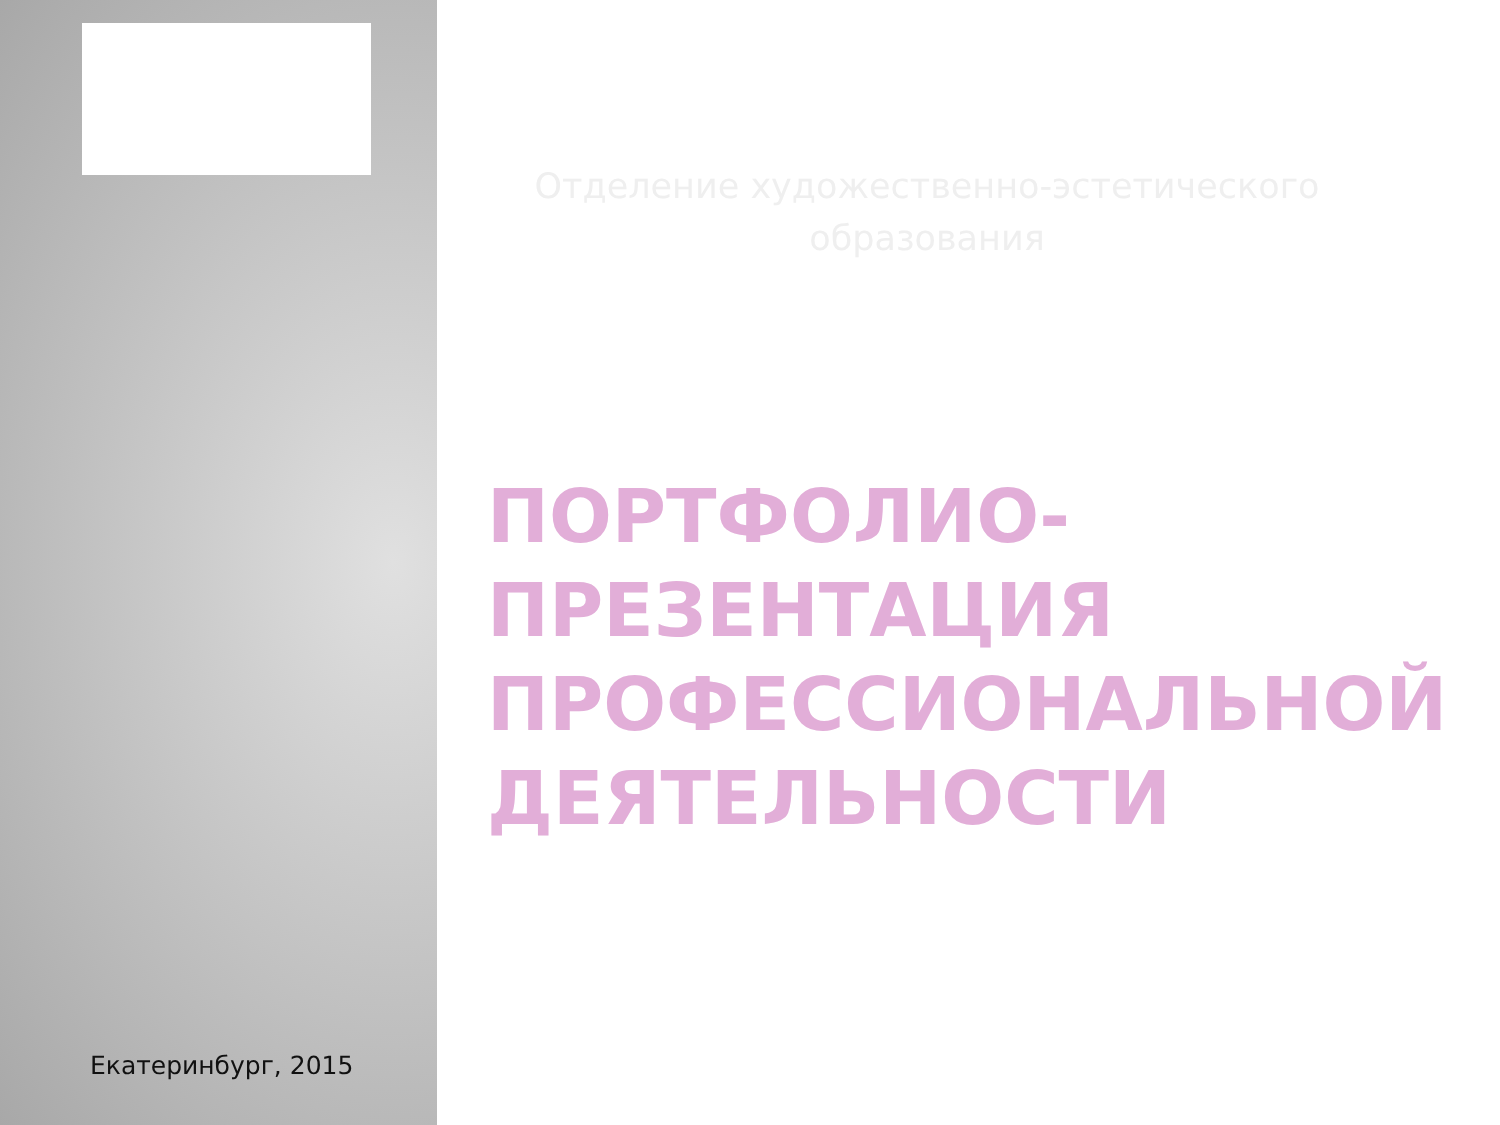Екатеринбург, 2015
Отделение художественно-эстетического образования
ПОРТФОЛИО-
ПРЕЗЕНТАЦИЯ
ПРОФЕССИОНАЛЬНОЙ
ДЕЯТЕЛЬНОСТИ